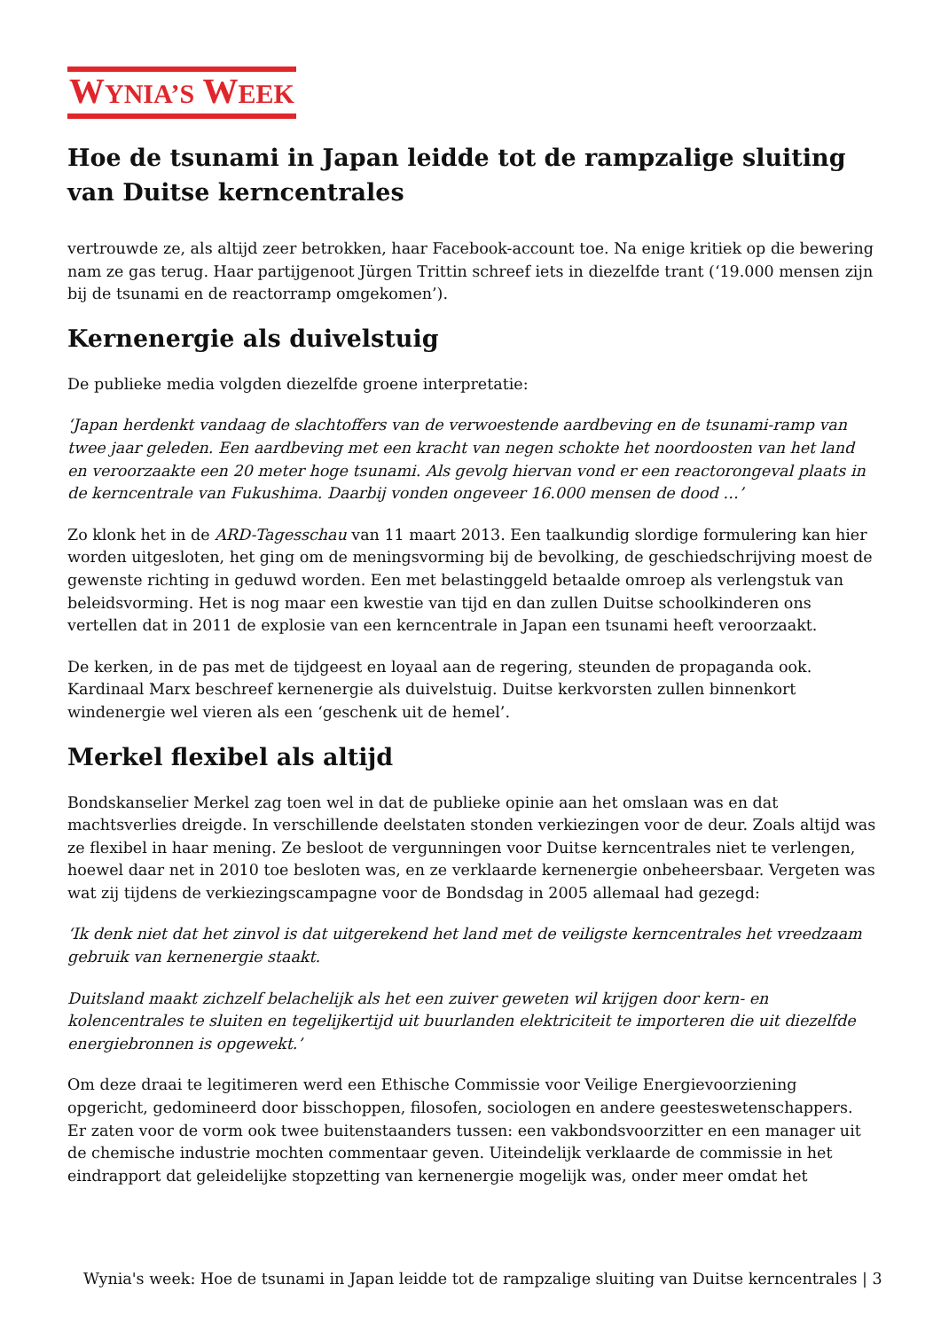WYNIA’S WEEK
Hoe de tsunami in Japan leidde tot de rampzalige sluiting van Duitse kerncentrales
vertrouwde ze, als altijd zeer betrokken, haar Facebook-account toe. Na enige kritiek op die bewering nam ze gas terug. Haar partijgenoot Jürgen Trittin schreef iets in diezelfde trant (‘19.000 mensen zijn bij de tsunami en de reactorramp omgekomen’).
Kernenergie als duivelstuig
De publieke media volgden diezelfde groene interpretatie:
‘Japan herdenkt vandaag de slachtoffers van de verwoestende aardbeving en de tsunami-ramp van twee jaar geleden. Een aardbeving met een kracht van negen schokte het noordoosten van het land en veroorzaakte een 20 meter hoge tsunami. Als gevolg hiervan vond er een reactorongeval plaats in de kerncentrale van Fukushima. Daarbij vonden ongeveer 16.000 mensen de dood …’
Zo klonk het in de ARD-Tagesschau van 11 maart 2013. Een taalkundig slordige formulering kan hier worden uitgesloten, het ging om de meningsvorming bij de bevolking, de geschiedschrijving moest de gewenste richting in geduwd worden. Een met belastinggeld betaalde omroep als verlengstuk van beleidsvorming. Het is nog maar een kwestie van tijd en dan zullen Duitse schoolkinderen ons vertellen dat in 2011 de explosie van een kerncentrale in Japan een tsunami heeft veroorzaakt.
De kerken, in de pas met de tijdgeest en loyaal aan de regering, steunden de propaganda ook. Kardinaal Marx beschreef kernenergie als duivelstuig. Duitse kerkvorsten zullen binnenkort windenergie wel vieren als een ‘geschenk uit de hemel’.
Merkel flexibel als altijd
Bondskanselier Merkel zag toen wel in dat de publieke opinie aan het omslaan was en dat machtsverlies dreigde. In verschillende deelstaten stonden verkiezingen voor de deur. Zoals altijd was ze flexibel in haar mening. Ze besloot de vergunningen voor Duitse kerncentrales niet te verlengen, hoewel daar net in 2010 toe besloten was, en ze verklaarde kernenergie onbeheersbaar. Vergeten was wat zij tijdens de verkiezingscampagne voor de Bondsdag in 2005 allemaal had gezegd:
‘Ik denk niet dat het zinvol is dat uitgerekend het land met de veiligste kerncentrales het vreedzaam gebruik van kernenergie staakt.
Duitsland maakt zichzelf belachelijk als het een zuiver geweten wil krijgen door kern- en kolencentrales te sluiten en tegelijkertijd uit buurlanden elektriciteit te importeren die uit diezelfde energiebronnen is opgewekt.’
Om deze draai te legitimeren werd een Ethische Commissie voor Veilige Energievoorziening opgericht, gedomineerd door bisschoppen, filosofen, sociologen en andere geesteswetenschappers. Er zaten voor de vorm ook twee buitenstaanders tussen: een vakbondsvoorzitter en een manager uit de chemische industrie mochten commentaar geven. Uiteindelijk verklaarde de commissie in het eindrapport dat geleidelijke stopzetting van kernenergie mogelijk was, onder meer omdat het
Wynia's week: Hoe de tsunami in Japan leidde tot de rampzalige sluiting van Duitse kerncentrales | 3